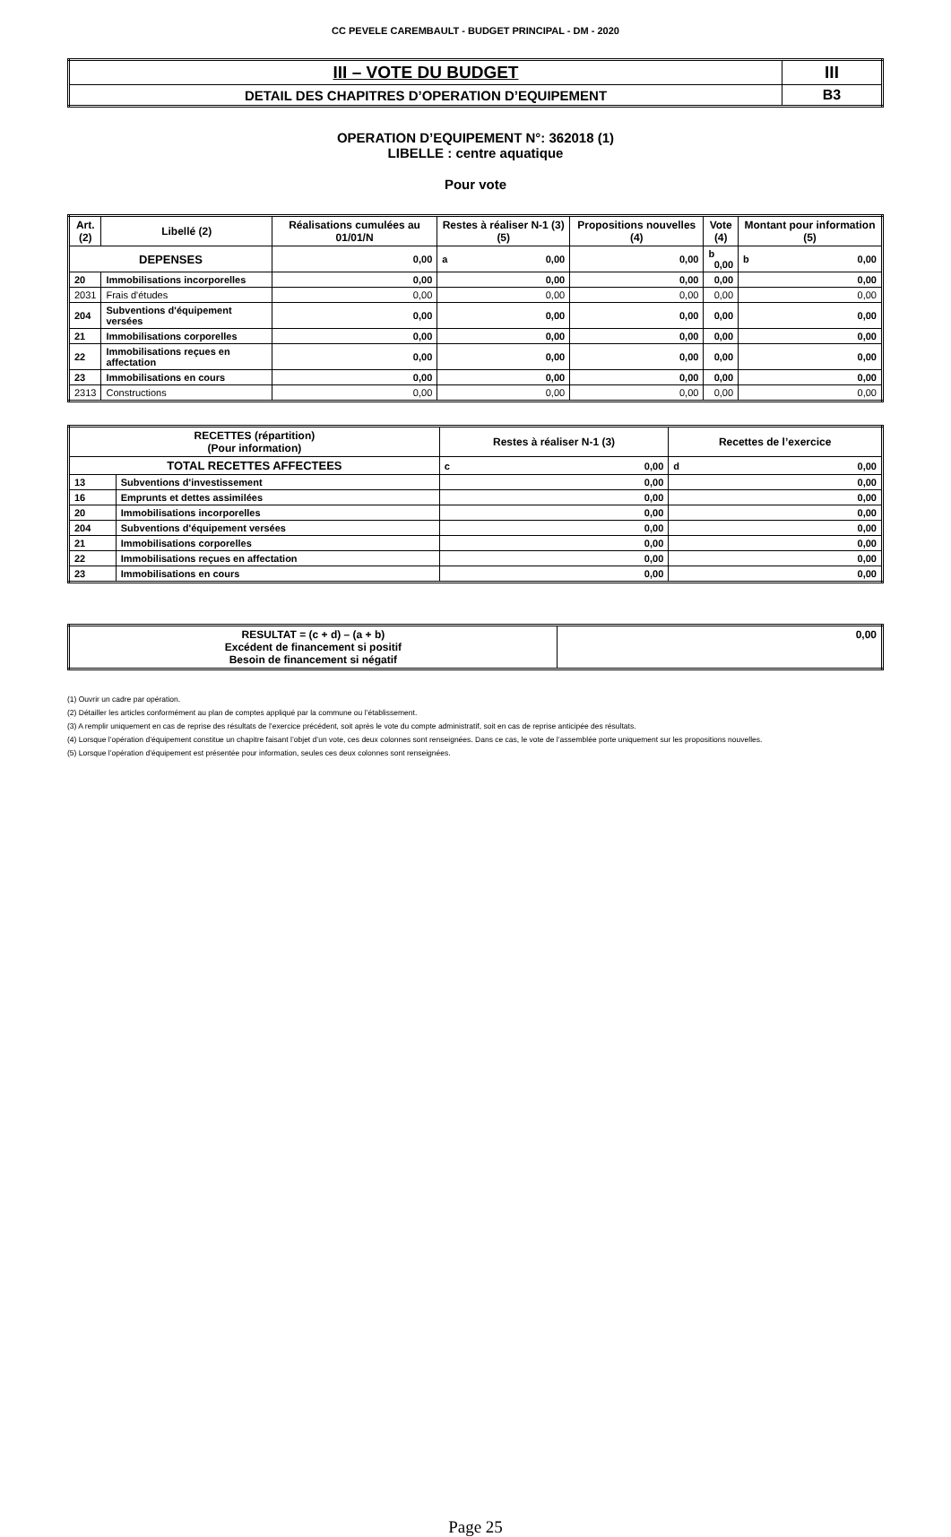CC PEVELE CAREMBAULT - BUDGET PRINCIPAL - DM - 2020
| III – VOTE DU BUDGET | III |
| DETAIL DES CHAPITRES D’OPERATION D’EQUIPEMENT | B3 |
OPERATION D’EQUIPEMENT N°: 362018 (1)
LIBELLE : centre aquatique
Pour vote
| Art. (2) | Libellé (2) | Réalisations cumulées au 01/01/N | Restes à réaliser N-1 (3) (5) | Propositions nouvelles (4) | Vote (4) | Montant pour information (5) |
| --- | --- | --- | --- | --- | --- | --- |
| DEPENSES | | 0,00 | a 0,00 | 0,00 | b 0,00 | b 0,00 |
| 20 | Immobilisations incorporelles | 0,00 | 0,00 | 0,00 | 0,00 | 0,00 |
| 2031 | Frais d'études | 0,00 | 0,00 | 0,00 | 0,00 | 0,00 |
| 204 | Subventions d'équipement versées | 0,00 | 0,00 | 0,00 | 0,00 | 0,00 |
| 21 | Immobilisations corporelles | 0,00 | 0,00 | 0,00 | 0,00 | 0,00 |
| 22 | Immobilisations reçues en affectation | 0,00 | 0,00 | 0,00 | 0,00 | 0,00 |
| 23 | Immobilisations en cours | 0,00 | 0,00 | 0,00 | 0,00 | 0,00 |
| 2313 | Constructions | 0,00 | 0,00 | 0,00 | 0,00 | 0,00 |
| RECETTES (répartition) (Pour information) | | Restes à réaliser N-1 (3) | Recettes de l’exercice |
| --- | --- | --- | --- |
| TOTAL RECETTES AFFECTEES | | c 0,00 | d 0,00 |
| 13 | Subventions d'investissement | 0,00 | 0,00 |
| 16 | Emprunts et dettes assimilées | 0,00 | 0,00 |
| 20 | Immobilisations incorporelles | 0,00 | 0,00 |
| 204 | Subventions d'équipement versées | 0,00 | 0,00 |
| 21 | Immobilisations corporelles | 0,00 | 0,00 |
| 22 | Immobilisations reçues en affectation | 0,00 | 0,00 |
| 23 | Immobilisations en cours | 0,00 | 0,00 |
| RESULTAT = (c + d) – (a + b) Excédent de financement si positif Besoin de financement si négatif | 0,00 |
(1) Ouvrir un cadre par opération.
(2) Détailler les articles conformément au plan de comptes appliqué par la commune ou l’établissement.
(3) A remplir uniquement en cas de reprise des résultats de l’exercice précédent, soit après le vote du compte administratif, soit en cas de reprise anticipée des résultats.
(4) Lorsque l’opération d’équipement constitue un chapitre faisant l’objet d’un vote, ces deux colonnes sont renseignées. Dans ce cas, le vote de l’assemblée porte uniquement sur les propositions nouvelles.
(5) Lorsque l’opération d’équipement est présentée pour information, seules ces deux colonnes sont renseignées.
Page 25